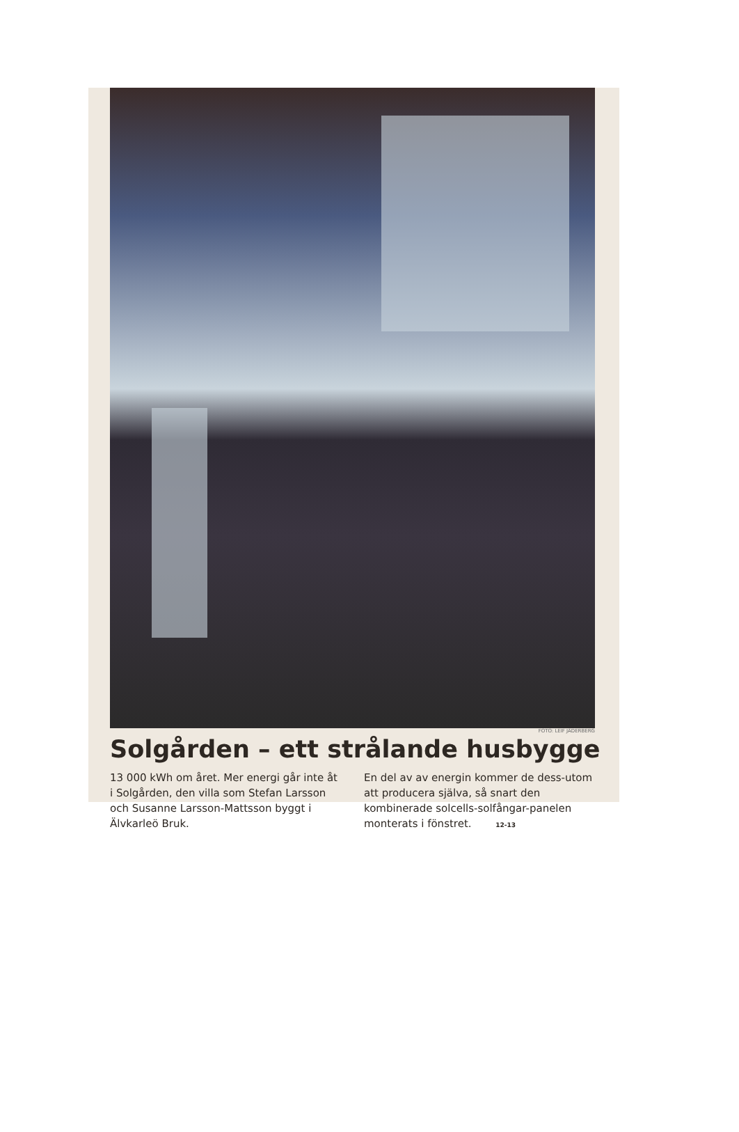FOTO: LEIF JÄDERBERG
Solgården – ett strålande husbygge
13 000 kWh om året. Mer energi går inte åt i Solgården, den villa som Stefan Larsson och Susanne Larsson-Mattsson byggt i Älvkarleö Bruk.
En del av av energin kommer de dess-utom att producera själva, så snart den kombinerade solcells-solfångar-panelen monterats i fönstret. 12-13